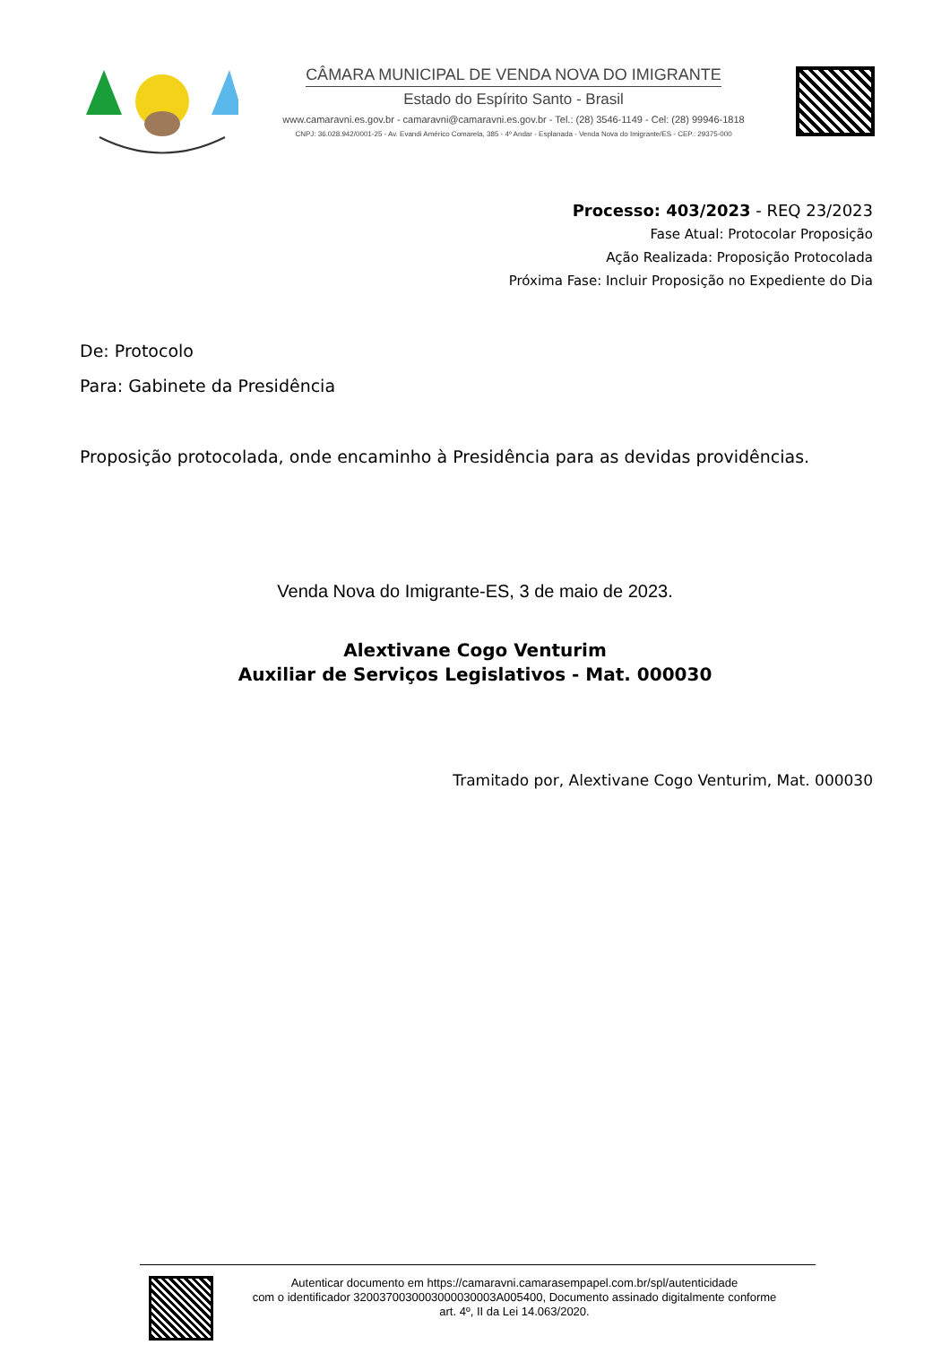CÂMARA MUNICIPAL DE VENDA NOVA DO IMIGRANTE
Estado do Espírito Santo - Brasil
www.camaravni.es.gov.br - camaravni@camaravni.es.gov.br - Tel.: (28) 3546-1149 - Cel: (28) 99946-1818
CNPJ: 36.028.942/0001-25 - Av. Evandi Américo Comarela, 385 - 4º Andar - Esplanada - Venda Nova do Imigrante/ES - CEP.: 29375-000
Processo: 403/2023 - REQ 23/2023
Fase Atual: Protocolar Proposição
Ação Realizada: Proposição Protocolada
Próxima Fase: Incluir Proposição no Expediente do Dia
De: Protocolo
Para: Gabinete da Presidência
Proposição protocolada, onde encaminho à Presidência para as devidas providências.
Venda Nova do Imigrante-ES, 3 de maio de 2023.
Alextivane Cogo Venturim
Auxiliar de Serviços Legislativos - Mat. 000030
Tramitado por, Alextivane Cogo Venturim, Mat. 000030
Autenticar documento em https://camaravni.camarasempapel.com.br/spl/autenticidade
com o identificador 3200370030003000030003A005400, Documento assinado digitalmente conforme
art. 4º, II da Lei 14.063/2020.